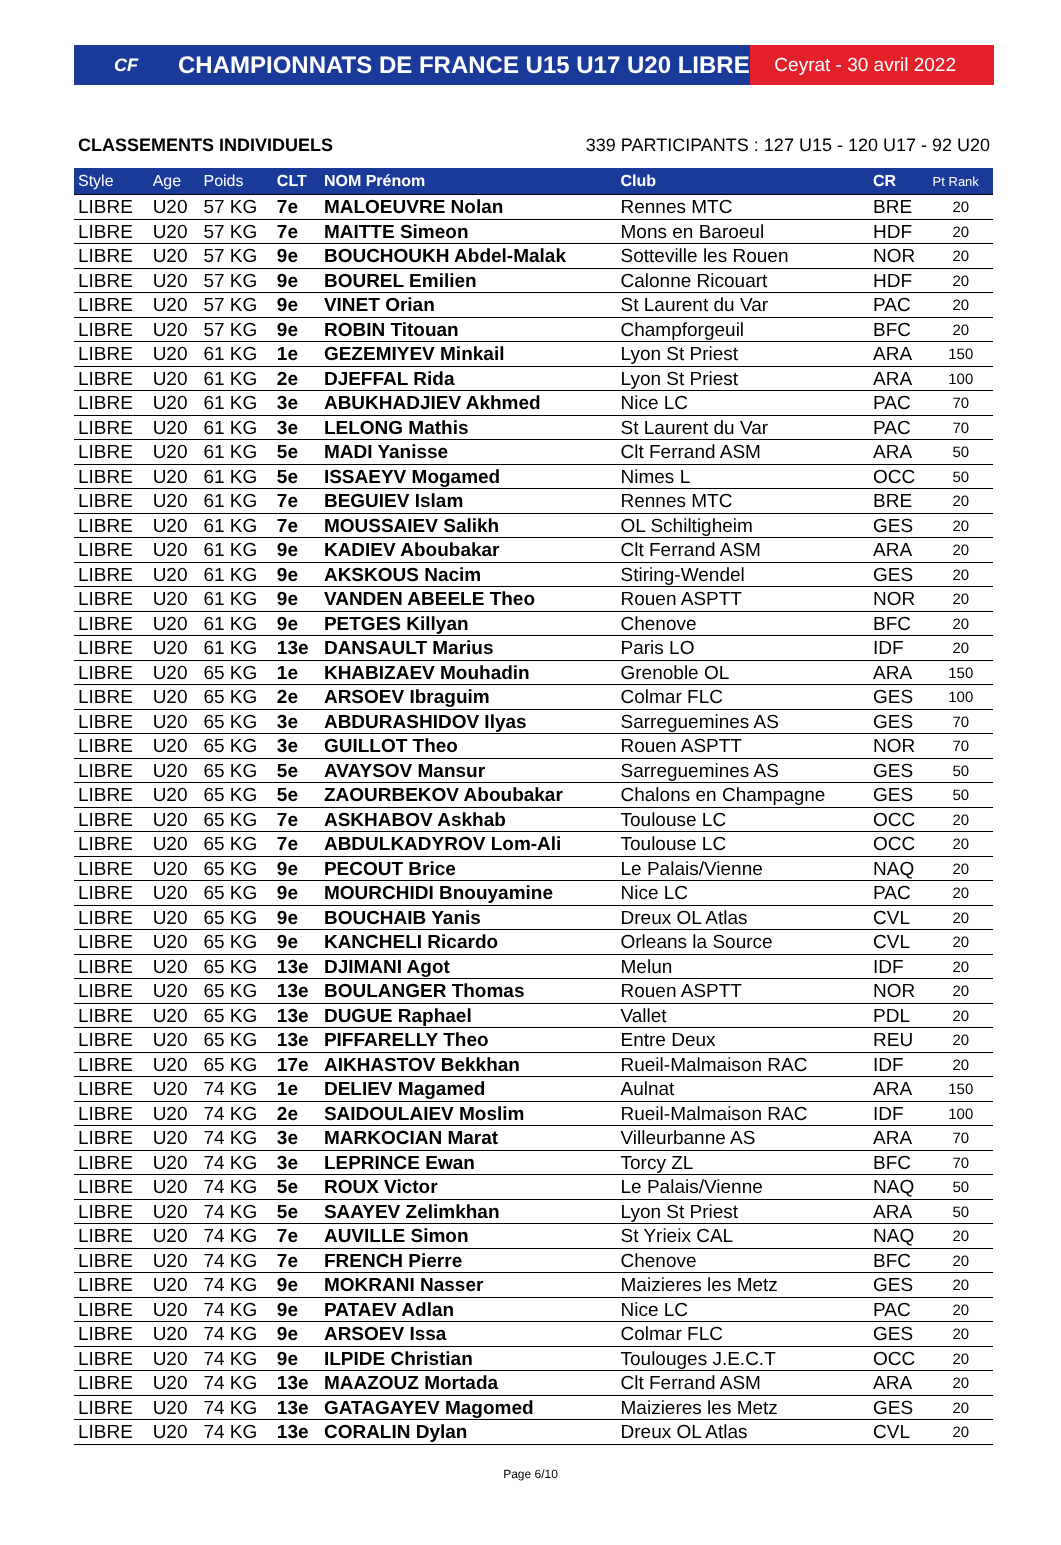CF
CHAMPIONNATS DE FRANCE U15 U17 U20 LIBRE
Ceyrat - 30 avril 2022
CLASSEMENTS INDIVIDUELS 339 PARTICIPANTS : 127 U15 - 120 U17 - 92 U20
| Style | Age | Poids | CLT | NOM Prénom | Club | CR | Pt Rank |
| --- | --- | --- | --- | --- | --- | --- | --- |
| LIBRE | U20 | 57 KG | 7e | MALOEUVRE Nolan | Rennes MTC | BRE | 20 |
| LIBRE | U20 | 57 KG | 7e | MAITTE Simeon | Mons en Baroeul | HDF | 20 |
| LIBRE | U20 | 57 KG | 9e | BOUCHOUKH Abdel-Malak | Sotteville les Rouen | NOR | 20 |
| LIBRE | U20 | 57 KG | 9e | BOUREL Emilien | Calonne Ricouart | HDF | 20 |
| LIBRE | U20 | 57 KG | 9e | VINET Orian | St Laurent du Var | PAC | 20 |
| LIBRE | U20 | 57 KG | 9e | ROBIN Titouan | Champforgeuil | BFC | 20 |
| LIBRE | U20 | 61 KG | 1e | GEZEMIYEV Minkail | Lyon St Priest | ARA | 150 |
| LIBRE | U20 | 61 KG | 2e | DJEFFAL Rida | Lyon St Priest | ARA | 100 |
| LIBRE | U20 | 61 KG | 3e | ABUKHADJIEV Akhmed | Nice LC | PAC | 70 |
| LIBRE | U20 | 61 KG | 3e | LELONG Mathis | St Laurent du Var | PAC | 70 |
| LIBRE | U20 | 61 KG | 5e | MADI Yanisse | Clt Ferrand ASM | ARA | 50 |
| LIBRE | U20 | 61 KG | 5e | ISSAEYV Mogamed | Nimes L | OCC | 50 |
| LIBRE | U20 | 61 KG | 7e | BEGUIEV Islam | Rennes MTC | BRE | 20 |
| LIBRE | U20 | 61 KG | 7e | MOUSSAIEV Salikh | OL Schiltigheim | GES | 20 |
| LIBRE | U20 | 61 KG | 9e | KADIEV Aboubakar | Clt Ferrand ASM | ARA | 20 |
| LIBRE | U20 | 61 KG | 9e | AKSKOUS Nacim | Stiring-Wendel | GES | 20 |
| LIBRE | U20 | 61 KG | 9e | VANDEN ABEELE Theo | Rouen ASPTT | NOR | 20 |
| LIBRE | U20 | 61 KG | 9e | PETGES Killyan | Chenove | BFC | 20 |
| LIBRE | U20 | 61 KG | 13e | DANSAULT Marius | Paris LO | IDF | 20 |
| LIBRE | U20 | 65 KG | 1e | KHABIZAEV Mouhadin | Grenoble OL | ARA | 150 |
| LIBRE | U20 | 65 KG | 2e | ARSOEV Ibraguim | Colmar FLC | GES | 100 |
| LIBRE | U20 | 65 KG | 3e | ABDURASHIDOV Ilyas | Sarreguemines AS | GES | 70 |
| LIBRE | U20 | 65 KG | 3e | GUILLOT Theo | Rouen ASPTT | NOR | 70 |
| LIBRE | U20 | 65 KG | 5e | AVAYSOV Mansur | Sarreguemines AS | GES | 50 |
| LIBRE | U20 | 65 KG | 5e | ZAOURBEKOV Aboubakar | Chalons en Champagne | GES | 50 |
| LIBRE | U20 | 65 KG | 7e | ASKHABOV Askhab | Toulouse LC | OCC | 20 |
| LIBRE | U20 | 65 KG | 7e | ABDULKADYROV Lom-Ali | Toulouse LC | OCC | 20 |
| LIBRE | U20 | 65 KG | 9e | PECOUT Brice | Le Palais/Vienne | NAQ | 20 |
| LIBRE | U20 | 65 KG | 9e | MOURCHIDI Bnouyamine | Nice LC | PAC | 20 |
| LIBRE | U20 | 65 KG | 9e | BOUCHAIB Yanis | Dreux OL Atlas | CVL | 20 |
| LIBRE | U20 | 65 KG | 9e | KANCHELI Ricardo | Orleans la Source | CVL | 20 |
| LIBRE | U20 | 65 KG | 13e | DJIMANI Agot | Melun | IDF | 20 |
| LIBRE | U20 | 65 KG | 13e | BOULANGER Thomas | Rouen ASPTT | NOR | 20 |
| LIBRE | U20 | 65 KG | 13e | DUGUE Raphael | Vallet | PDL | 20 |
| LIBRE | U20 | 65 KG | 13e | PIFFARELLY Theo | Entre Deux | REU | 20 |
| LIBRE | U20 | 65 KG | 17e | AIKHASTOV Bekkhan | Rueil-Malmaison RAC | IDF | 20 |
| LIBRE | U20 | 74 KG | 1e | DELIEV Magamed | Aulnat | ARA | 150 |
| LIBRE | U20 | 74 KG | 2e | SAIDOULAIEV Moslim | Rueil-Malmaison RAC | IDF | 100 |
| LIBRE | U20 | 74 KG | 3e | MARKOCIAN Marat | Villeurbanne AS | ARA | 70 |
| LIBRE | U20 | 74 KG | 3e | LEPRINCE Ewan | Torcy ZL | BFC | 70 |
| LIBRE | U20 | 74 KG | 5e | ROUX Victor | Le Palais/Vienne | NAQ | 50 |
| LIBRE | U20 | 74 KG | 5e | SAAYEV Zelimkhan | Lyon St Priest | ARA | 50 |
| LIBRE | U20 | 74 KG | 7e | AUVILLE Simon | St Yrieix CAL | NAQ | 20 |
| LIBRE | U20 | 74 KG | 7e | FRENCH Pierre | Chenove | BFC | 20 |
| LIBRE | U20 | 74 KG | 9e | MOKRANI Nasser | Maizieres les Metz | GES | 20 |
| LIBRE | U20 | 74 KG | 9e | PATAEV Adlan | Nice LC | PAC | 20 |
| LIBRE | U20 | 74 KG | 9e | ARSOEV Issa | Colmar FLC | GES | 20 |
| LIBRE | U20 | 74 KG | 9e | ILPIDE Christian | Toulouges J.E.C.T | OCC | 20 |
| LIBRE | U20 | 74 KG | 13e | MAAZOUZ Mortada | Clt Ferrand ASM | ARA | 20 |
| LIBRE | U20 | 74 KG | 13e | GATAGAYEV Magomed | Maizieres les Metz | GES | 20 |
| LIBRE | U20 | 74 KG | 13e | CORALIN Dylan | Dreux OL Atlas | CVL | 20 |
Page 6/10